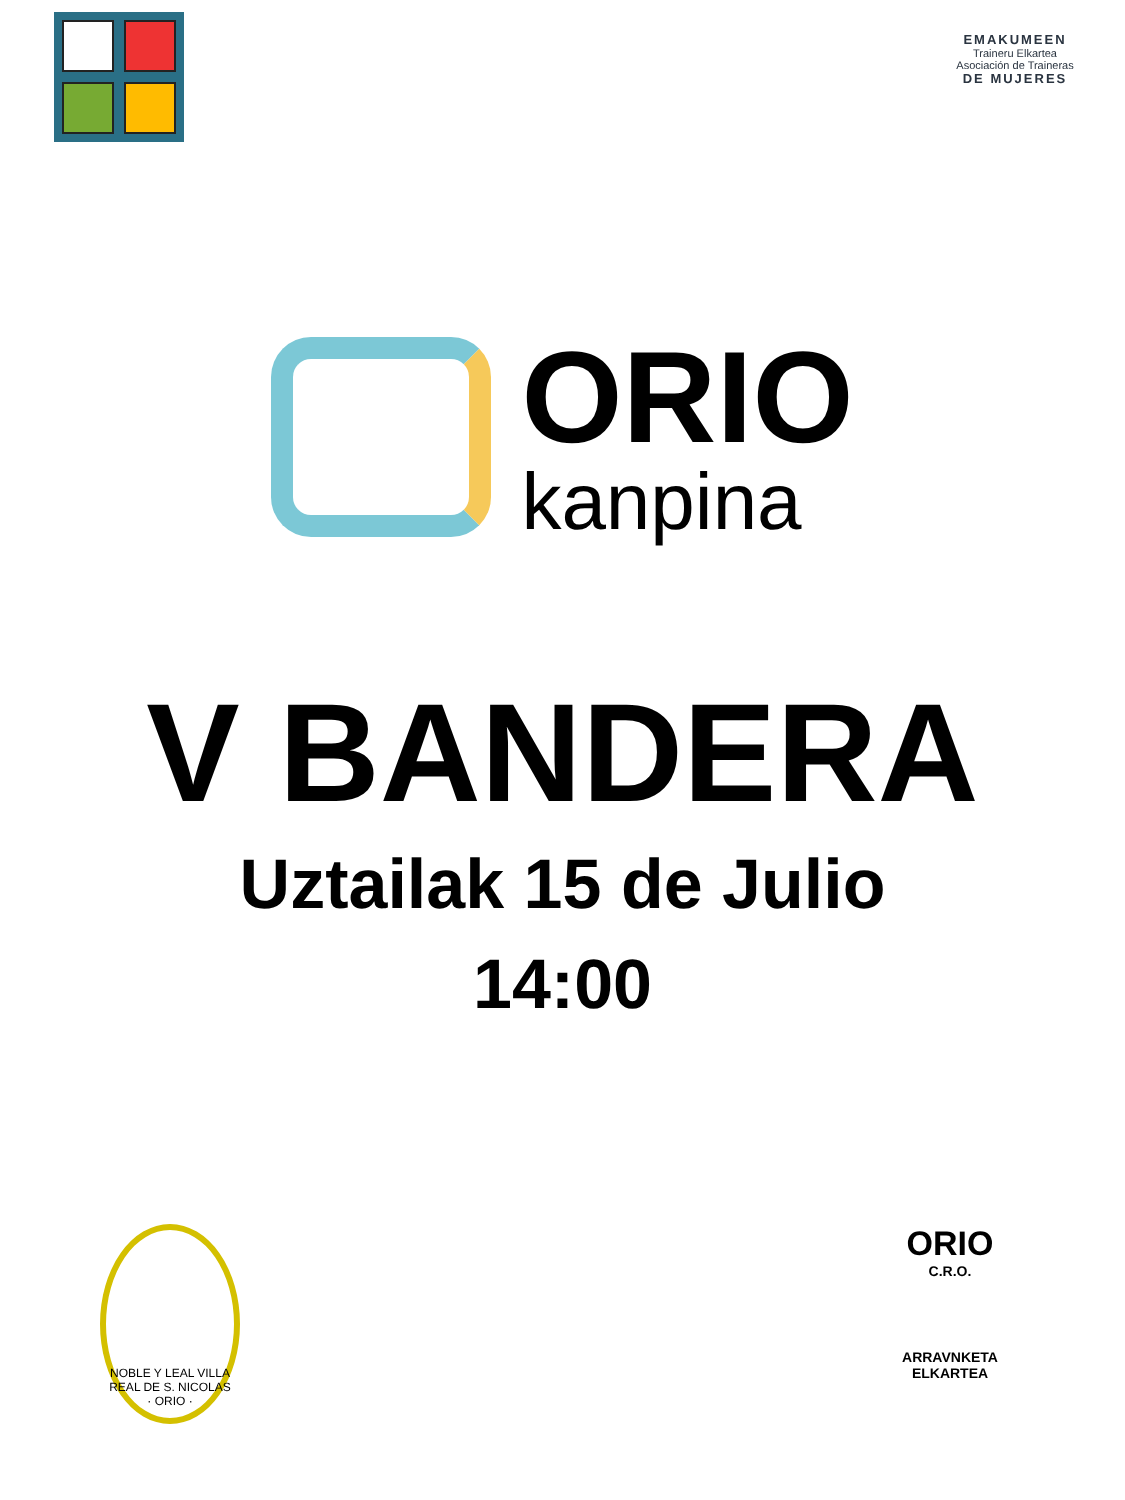EMAKUMEEN
Traineru Elkartea
Asociación de Traineras
DE MUJERES
ORIO
kanpina
V BANDERA
Uztailak 15 de Julio
14:00
NOBLE Y LEAL VILLA REAL DE S. NICOLAS · ORIO ·
ORIO
C.R.O.
ARRAVNKETA
ELKARTEA